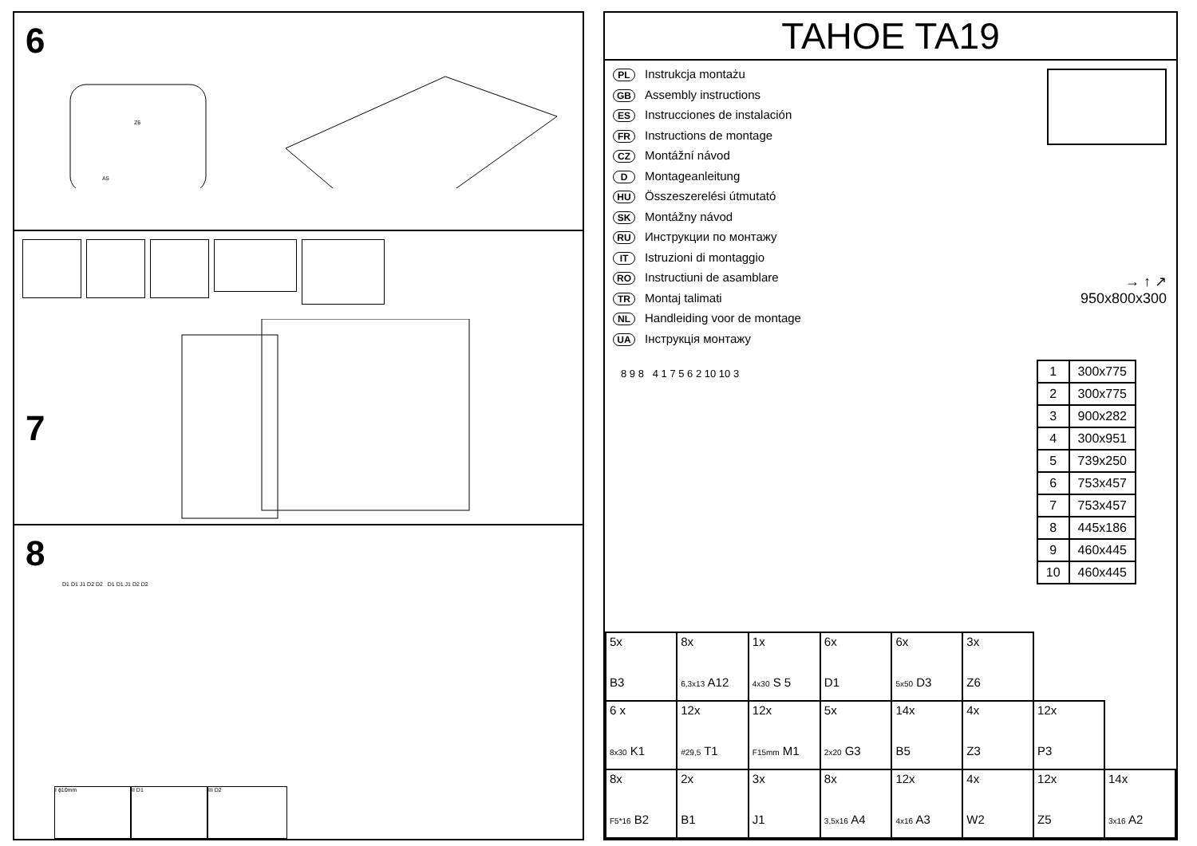6
A5
Z6
7
8
D1 D1 J1 D2 D2 D1 D1 J1 D2 D2
I ϕ10mm II D1 III D2
TAHOE TA19
PL Instrukcja montażu
GB Assembly instructions
ES Instrucciones de instalación
FR Instructions de montage
CZ Montážní návod
D Montageanleitung
HU Összeszerelési útmutató
SK Montážny návod
RU Инструкции по монтажу
IT Istruzioni di montaggio
RO Instructiuni de asamblare
TR Montaj talimati
NL Handleiding voor de montage
UA Інструкція монтажу
→ ↑ ↗
950x800x300
8 9 8 4 1 7 5 6 2 10 10 3
| 1 | 300x775 |
| 2 | 300x775 |
| 3 | 900x282 |
| 4 | 300x951 |
| 5 | 739x250 |
| 6 | 753x457 |
| 7 | 753x457 |
| 8 | 445x186 |
| 9 | 460x445 |
| 10 | 460x445 |
| 5x B3 | 8x 6,3x13 A12 | 1x 4x30 S 5 | 6x D1 | 6x 5x50 D3 | 3x Z6 | | |
| 6 x 8x30 K1 | 12x #29,5 T1 | 12x F15mm M1 | 5x 2x20 G3 | 14x B5 | 4x Z3 | 12x P3 | |
| 8x F5*16 B2 | 2x B1 | 3x J1 | 8x 3,5x16 A4 | 12x 4x16 A3 | 4x W2 | 12x Z5 | 14x 3x16 A2 |